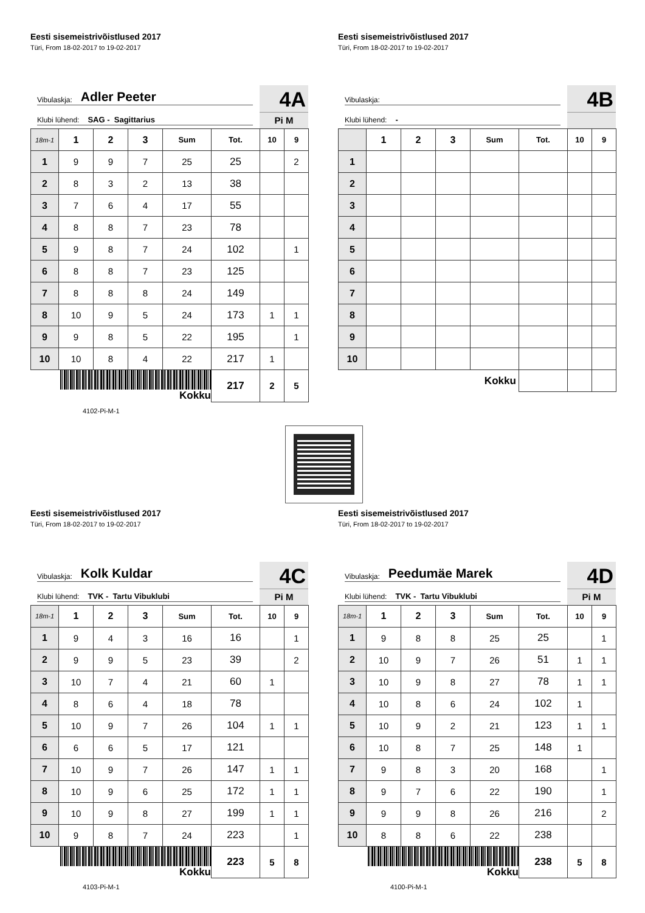Eesti sisemeistrivõistlused 2017
Türi, From 18-02-2017 to 19-02-2017
Vibulaskja: Adler Peeter
Klubi lühend: SAG - Sagittarius
4A
Pi M
| 18m-1 | 1 | 2 | 3 | Sum | Tot. | 10 | 9 |
| --- | --- | --- | --- | --- | --- | --- | --- |
| 1 | 9 | 9 | 7 | 25 | 25 | | 2 |
| 2 | 8 | 3 | 2 | 13 | 38 | | |
| 3 | 7 | 6 | 4 | 17 | 55 | | |
| 4 | 8 | 8 | 7 | 23 | 78 | | |
| 5 | 9 | 8 | 7 | 24 | 102 | | 1 |
| 6 | 8 | 8 | 7 | 23 | 125 | | |
| 7 | 8 | 8 | 8 | 24 | 149 | | |
| 8 | 10 | 9 | 5 | 24 | 173 | 1 | 1 |
| 9 | 9 | 8 | 5 | 22 | 195 | | 1 |
| 10 | 10 | 8 | 4 | 22 | 217 | 1 | |
| Kokku | | | | | 217 | 2 | 5 |
4102-Pi-M-1
Eesti sisemeistrivõistlused 2017
Türi, From 18-02-2017 to 19-02-2017
Vibulaskja:
Klubi lühend: -
4B
| | 1 | 2 | 3 | Sum | Tot. | 10 | 9 |
| --- | --- | --- | --- | --- | --- | --- | --- |
| 1 | | | | | | | |
| 2 | | | | | | | |
| 3 | | | | | | | |
| 4 | | | | | | | |
| 5 | | | | | | | |
| 6 | | | | | | | |
| 7 | | | | | | | |
| 8 | | | | | | | |
| 9 | | | | | | | |
| 10 | | | | | | | |
| Kokku | | | | | | | |
Eesti sisemeistrivõistlused 2017
Türi, From 18-02-2017 to 19-02-2017
Vibulaskja: Kolk Kuldar
Klubi lühend: TVK - Tartu Vibuklubi
4C
Pi M
| 18m-1 | 1 | 2 | 3 | Sum | Tot. | 10 | 9 |
| --- | --- | --- | --- | --- | --- | --- | --- |
| 1 | 9 | 4 | 3 | 16 | 16 | | 1 |
| 2 | 9 | 9 | 5 | 23 | 39 | | 2 |
| 3 | 10 | 7 | 4 | 21 | 60 | 1 | |
| 4 | 8 | 6 | 4 | 18 | 78 | | |
| 5 | 10 | 9 | 7 | 26 | 104 | 1 | 1 |
| 6 | 6 | 6 | 5 | 17 | 121 | | |
| 7 | 10 | 9 | 7 | 26 | 147 | 1 | 1 |
| 8 | 10 | 9 | 6 | 25 | 172 | 1 | 1 |
| 9 | 10 | 9 | 8 | 27 | 199 | 1 | 1 |
| 10 | 9 | 8 | 7 | 24 | 223 | | 1 |
| Kokku | | | | | 223 | 5 | 8 |
4103-Pi-M-1
Eesti sisemeistrivõistlused 2017
Türi, From 18-02-2017 to 19-02-2017
Vibulaskja: Peedumäe Marek
Klubi lühend: TVK - Tartu Vibuklubi
4D
Pi M
| 18m-1 | 1 | 2 | 3 | Sum | Tot. | 10 | 9 |
| --- | --- | --- | --- | --- | --- | --- | --- |
| 1 | 9 | 8 | 8 | 25 | 25 | | 1 |
| 2 | 10 | 9 | 7 | 26 | 51 | 1 | 1 |
| 3 | 10 | 9 | 8 | 27 | 78 | 1 | 1 |
| 4 | 10 | 8 | 6 | 24 | 102 | 1 | |
| 5 | 10 | 9 | 2 | 21 | 123 | 1 | 1 |
| 6 | 10 | 8 | 7 | 25 | 148 | 1 | |
| 7 | 9 | 8 | 3 | 20 | 168 | | 1 |
| 8 | 9 | 7 | 6 | 22 | 190 | | 1 |
| 9 | 9 | 9 | 8 | 26 | 216 | | 2 |
| 10 | 8 | 8 | 6 | 22 | 238 | | |
| Kokku | | | | | 238 | 5 | 8 |
4100-Pi-M-1